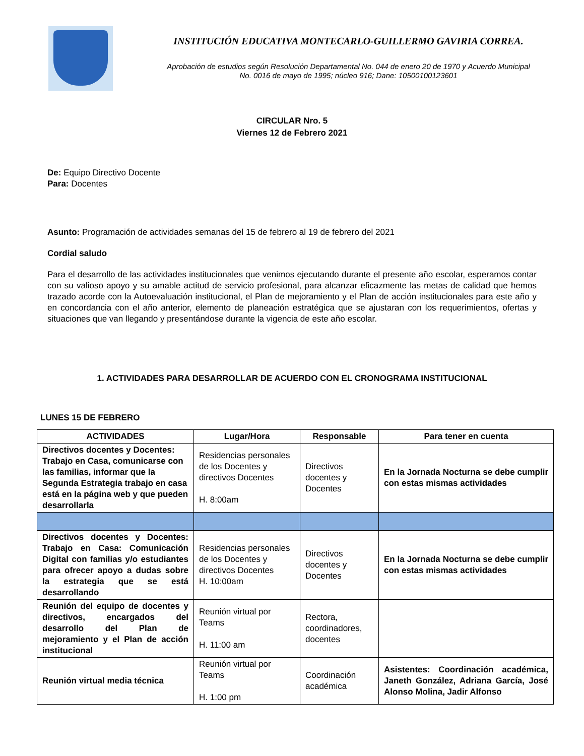INSTITUCIÓN EDUCATIVA MONTECARLO-GUILLERMO GAVIRIA CORREA.
Aprobación de estudios según Resolución Departamental No. 044 de enero 20 de 1970 y Acuerdo Municipal
No. 0016 de mayo de 1995; núcleo 916; Dane: 10500100123601
CIRCULAR Nro. 5
Viernes 12 de Febrero 2021
De: Equipo Directivo Docente
Para: Docentes
Asunto: Programación de actividades semanas del 15 de febrero al 19 de febrero del 2021
Cordial saludo
Para el desarrollo de las actividades institucionales que venimos ejecutando durante el presente año escolar, esperamos contar con su valioso apoyo y su amable actitud de servicio profesional, para alcanzar eficazmente las metas de calidad que hemos trazado acorde con la Autoevaluación institucional, el Plan de mejoramiento y el Plan de acción institucionales para este año y en concordancia con el año anterior, elemento de planeación estratégica que se ajustaran con los requerimientos, ofertas y situaciones que van llegando y presentándose durante la vigencia de este año escolar.
1. ACTIVIDADES PARA DESARROLLAR DE ACUERDO CON EL CRONOGRAMA INSTITUCIONAL
LUNES 15 DE FEBRERO
| ACTIVIDADES | Lugar/Hora | Responsable | Para tener en cuenta |
| --- | --- | --- | --- |
| Directivos docentes y Docentes: Trabajo en Casa, comunicarse con las familias, informar que la Segunda Estrategia trabajo en casa está en la página web y que pueden desarrollarla | Residencias personales de los Docentes y directivos Docentes H. 8:00am | Directivos docentes y Docentes | En la Jornada Nocturna se debe cumplir con estas mismas actividades |
| Directivos docentes y Docentes: Trabajo en Casa: Comunicación Digital con familias y/o estudiantes para ofrecer apoyo a dudas sobre la estrategia que se está desarrollando | Residencias personales de los Docentes y directivos Docentes H. 10:00am | Directivos docentes y Docentes | En la Jornada Nocturna se debe cumplir con estas mismas actividades |
| Reunión del equipo de docentes y directivos, encargados del desarrollo del Plan de mejoramiento y el Plan de acción institucional | Reunión virtual por Teams H. 11:00 am | Rectora, coordinadores, docentes | |
| Reunión virtual media técnica | Reunión virtual por Teams H. 1:00 pm | Coordinación académica | Asistentes: Coordinación académica, Janeth González, Adriana García, José Alonso Molina, Jadir Alfonso |